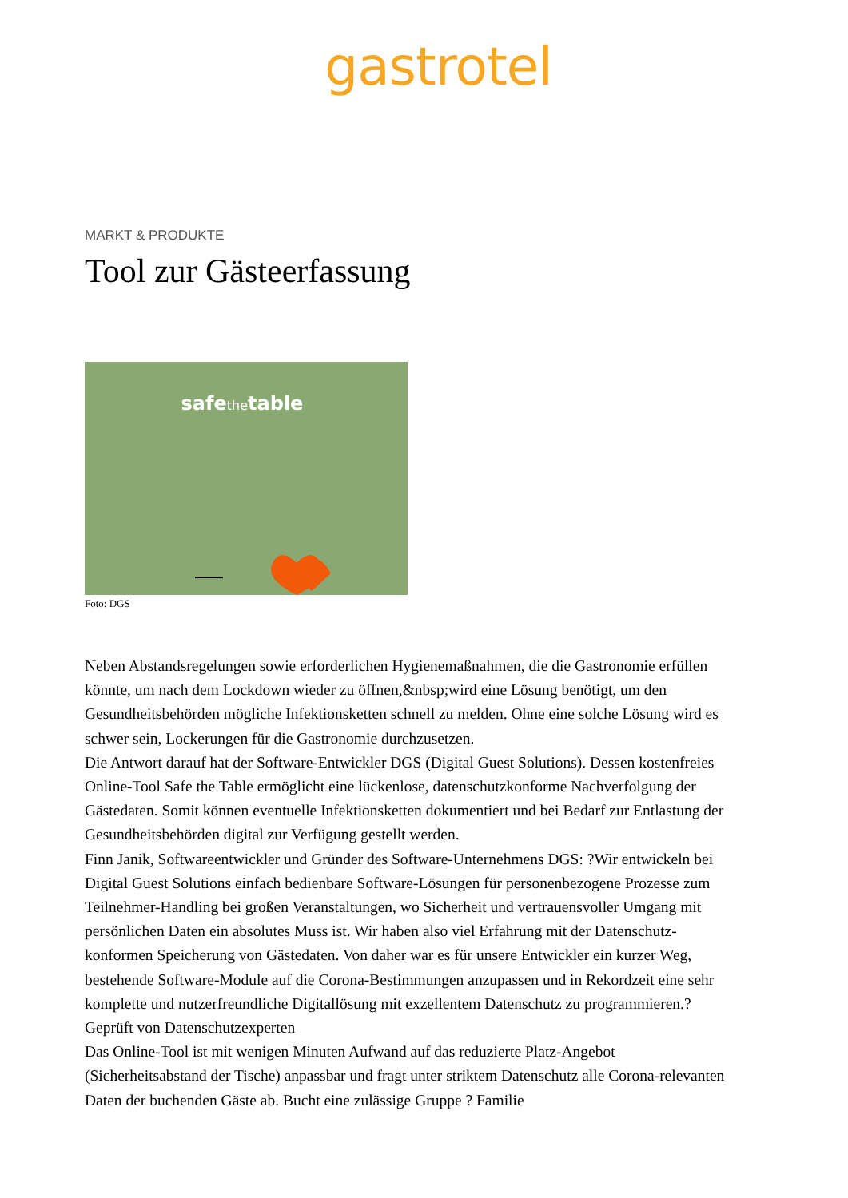gastrotel
MARKT & PRODUKTE
Tool zur Gästeerfassung
safethetable
Foto: DGS
Neben Abstandsregelungen sowie erforderlichen Hygienemaßnahmen, die die Gastronomie erfüllen könnte, um nach dem Lockdown wieder zu öffnen,&nbsp;wird eine Lösung benötigt, um den Gesundheitsbehörden mögliche Infektionsketten schnell zu melden. Ohne eine solche Lösung wird es schwer sein, Lockerungen für die Gastronomie durchzusetzen.
Die Antwort darauf hat der Software-Entwickler DGS (Digital Guest Solutions). Dessen kostenfreies Online-Tool Safe the Table ermöglicht eine lückenlose, datenschutzkonforme Nachverfolgung der Gästedaten. Somit können eventuelle Infektionsketten dokumentiert und bei Bedarf zur Entlastung der Gesundheitsbehörden digital zur Verfügung gestellt werden.
Finn Janik, Softwareentwickler und Gründer des Software-Unternehmens DGS: ?Wir entwickeln bei Digital Guest Solutions einfach bedienbare Software-Lösungen für personenbezogene Prozesse zum Teilnehmer-Handling bei großen Veranstaltungen, wo Sicherheit und vertrauensvoller Umgang mit persönlichen Daten ein absolutes Muss ist. Wir haben also viel Erfahrung mit der Datenschutz-konformen Speicherung von Gästedaten. Von daher war es für unsere Entwickler ein kurzer Weg, bestehende Software-Module auf die Corona-Bestimmungen anzupassen und in Rekordzeit eine sehr komplette und nutzerfreundliche Digitallösung mit exzellentem Datenschutz zu programmieren.?
Geprüft von Datenschutzexperten
Das Online-Tool ist mit wenigen Minuten Aufwand auf das reduzierte Platz-Angebot (Sicherheitsabstand der Tische) anpassbar und fragt unter striktem Datenschutz alle Corona-relevanten Daten der buchenden Gäste ab. Bucht eine zulässige Gruppe ? Familie